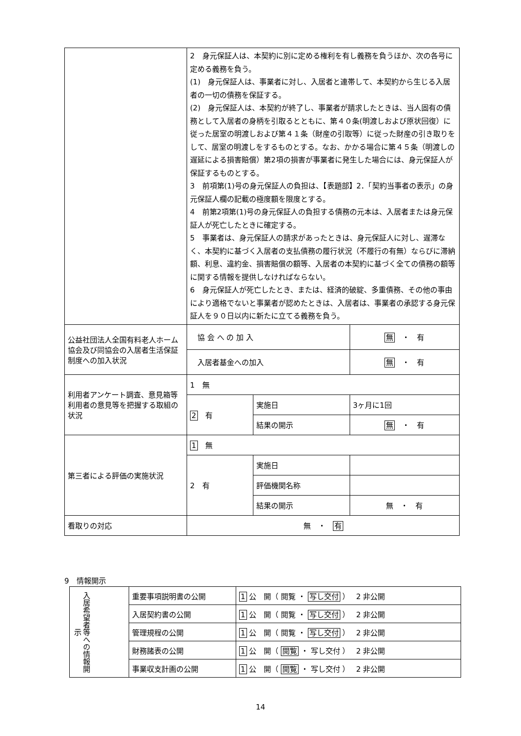| | 2 身元保証人は、本契約に別に定める権利を有し義務を負うほか、次の各号に定める義務を負う。 (1) 身元保証人は、事業者に対し、入居者と連帯して、本契約から生じる入居者の一切の債務を保証する。 (2) 身元保証人は、本契約が終了し、事業者が請求したときは、当人固有の債務として入居者の身柄を引取るとともに、第４０条(明渡しおよび原状回復）に従った居室の明渡しおよび第４１条（財産の引取等）に従った財産の引き取りをして、居室の明渡しをするものとする。なお、かかる場合に第４５条（明渡しの遅延による損害賠償）第2項の損害が事業者に発生した場合には、身元保証人が保証するものとする。 3 前項第(1)号の身元保証人の負担は、【表題部】2．「契約当事者の表示」の身元保証人欄の記載の極度額を限度とする。 4 前第2項第(1)号の身元保証人の負担する債務の元本は、入居者または身元保証人が死亡したときに確定する。 5 事業者は、身元保証人の請求があったときは、身元保証人に対し、遅滞なく、本契約に基づく入居者の支払債務の履行状況（不履行の有無）ならびに滞納額、利息、違約金、損害賠償の額等、入居者の本契約に基づく全ての債務の額等に関する情報を提供しなければならない。 6 身元保証人が死亡したとき、または、経済的破綻、多重債務、その他の事由により適格でないと事業者が認めたときは、入居者は、事業者の承認する身元保証人を９０日以内に新たに立てる義務を負う。 | | |
| 公益社団法人全国有料老人ホーム協会及び同協会の入居者生活保証制度への加入状況 | 協 会 へ の 加 入 | | 無 ・ 有 |
| | 入居者基金への加入 | | 無 ・ 有 |
| 利用者アンケート調査、意見箱等利用者の意見等を把握する取組の状況 | 1 無 | | |
| | 2 有 | 実施日 | 3ヶ月に1回 |
| | | 結果の開示 | 無 ・ 有 |
| 第三者による評価の実施状況 | 1 無 | | |
| | 2 有 | 実施日 | |
| | | 評価機関名称 | |
| | | 結果の開示 | 無 ・ 有 |
| 看取りの対応 | 無 ・ 有 | | |
9　情報開示
| 入居希望者等への情報開示 | 重要事項説明書の公開 | 1 公 開（ 閲覧 ・ 写し交付 ） 2 非公開 |
| | 入居契約書の公開 | 1 公 開（ 閲覧 ・ 写し交付 ） 2 非公開 |
| | 管理規程の公開 | 1 公 開（ 閲覧 ・ 写し交付 ） 2 非公開 |
| | 財務諸表の公開 | 1 公 開（ 閲覧 ・ 写し交付 ） 2 非公開 |
| | 事業収支計画の公開 | 1 公 開（ 閲覧 ・ 写し交付 ） 2 非公開 |
14